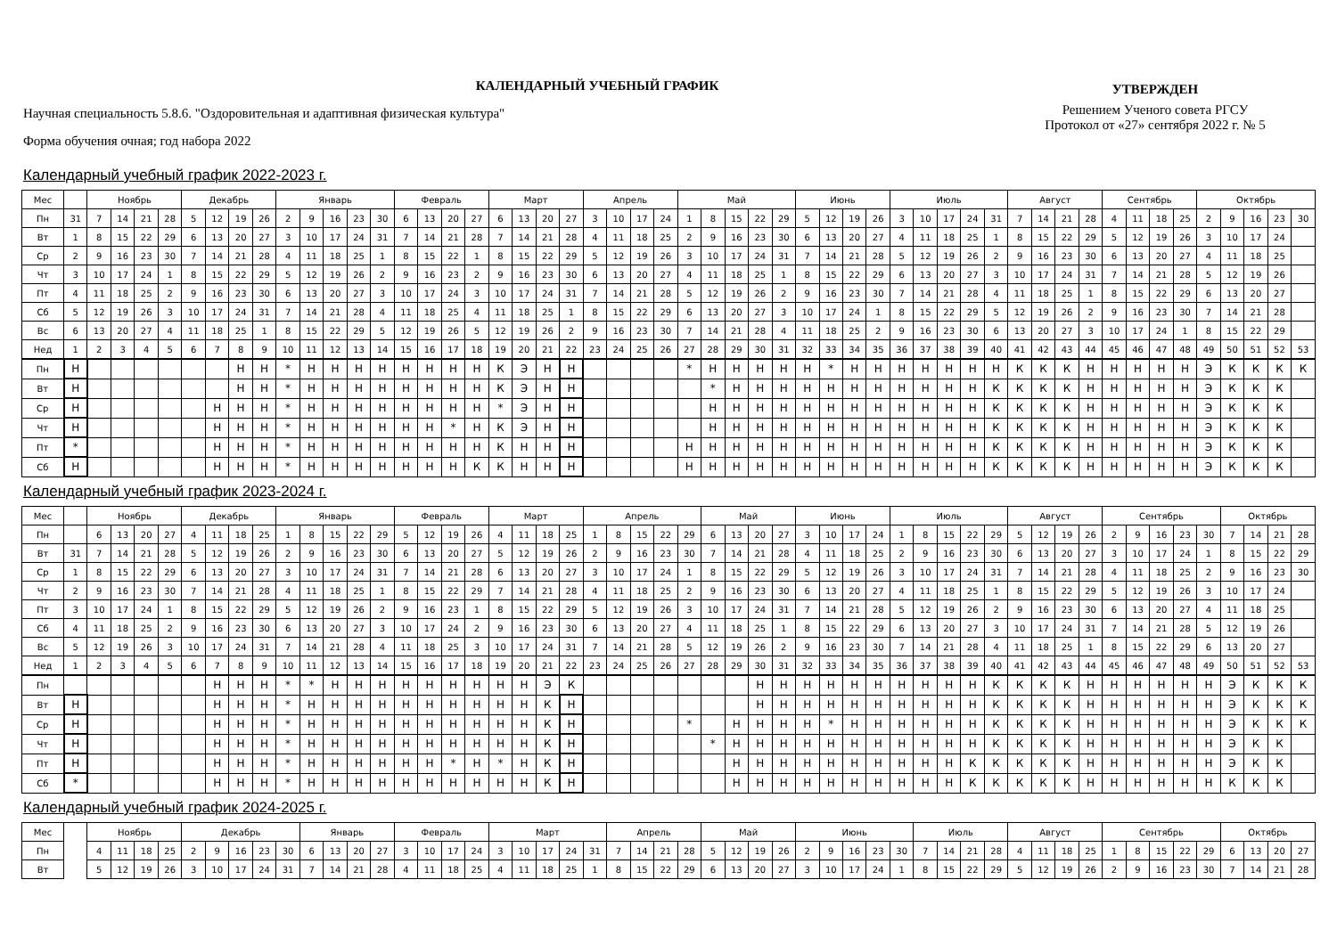КАЛЕНДАРНЫЙ УЧЕБНЫЙ ГРАФИК
Научная специальность 5.8.6. "Оздоровительная и адаптивная физическая культура"
Форма обучения очная; год набора 2022
УТВЕРЖДЕН
Решением Ученого совета РГСУ
Протокол от «27» сентября 2022 г. № 5
Календарный учебный график 2022-2023 г.
| Мес | | Ноябрь | | | | Декабрь | | | | Январь | | | | | Февраль | | | | Март | | | | Апрель | | | | Май | | | | | Июнь | | | | Июль | | | | | Август | | | | Сентябрь | | | | Октябрь | | | | |
| --- | --- | --- | --- | --- | --- | --- | --- | --- | --- | --- | --- | --- | --- | --- | --- | --- | --- | --- | --- | --- | --- | --- | --- | --- | --- | --- | --- | --- | --- | --- | --- | --- | --- | --- | --- | --- | --- | --- | --- | --- | --- | --- | --- | --- | --- | --- | --- | --- | --- | --- | --- | --- | --- |
| Пн | 31 | 7 | 14 | 21 | 28 | 5 | 12 | 19 | 26 | 2 | 9 | 16 | 23 | 30 | 6 | 13 | 20 | 27 | 6 | 13 | 20 | 27 | 3 | 10 | 17 | 24 | 1 | 8 | 15 | 22 | 29 | 5 | 12 | 19 | 26 | 3 | 10 | 17 | 24 | 31 | 7 | 14 | 21 | 28 | 4 | 11 | 18 | 25 | 2 | 9 | 16 | 23 | 30 |
| Вт | 1 | 8 | 15 | 22 | 29 | 6 | 13 | 20 | 27 | 3 | 10 | 17 | 24 | 31 | 7 | 14 | 21 | 28 | 7 | 14 | 21 | 28 | 4 | 11 | 18 | 25 | 2 | 9 | 16 | 23 | 30 | 6 | 13 | 20 | 27 | 4 | 11 | 18 | 25 | 1 | 8 | 15 | 22 | 29 | 5 | 12 | 19 | 26 | 3 | 10 | 17 | 24 | |
| Ср | 2 | 9 | 16 | 23 | 30 | 7 | 14 | 21 | 28 | 4 | 11 | 18 | 25 | 1 | 8 | 15 | 22 | 1 | 8 | 15 | 22 | 29 | 5 | 12 | 19 | 26 | 3 | 10 | 17 | 24 | 31 | 7 | 14 | 21 | 28 | 5 | 12 | 19 | 26 | 2 | 9 | 16 | 23 | 30 | 6 | 13 | 20 | 27 | 4 | 11 | 18 | 25 | |
| Чт | 3 | 10 | 17 | 24 | 1 | 8 | 15 | 22 | 29 | 5 | 12 | 19 | 26 | 2 | 9 | 16 | 23 | 2 | 9 | 16 | 23 | 30 | 6 | 13 | 20 | 27 | 4 | 11 | 18 | 25 | 1 | 8 | 15 | 22 | 29 | 6 | 13 | 20 | 27 | 3 | 10 | 17 | 24 | 31 | 7 | 14 | 21 | 28 | 5 | 12 | 19 | 26 | |
| Пт | 4 | 11 | 18 | 25 | 2 | 9 | 16 | 23 | 30 | 6 | 13 | 20 | 27 | 3 | 10 | 17 | 24 | 3 | 10 | 17 | 24 | 31 | 7 | 14 | 21 | 28 | 5 | 12 | 19 | 26 | 2 | 9 | 16 | 23 | 30 | 7 | 14 | 21 | 28 | 4 | 11 | 18 | 25 | 1 | 8 | 15 | 22 | 29 | 6 | 13 | 20 | 27 | |
| Сб | 5 | 12 | 19 | 26 | 3 | 10 | 17 | 24 | 31 | 7 | 14 | 21 | 28 | 4 | 11 | 18 | 25 | 4 | 11 | 18 | 25 | 1 | 8 | 15 | 22 | 29 | 6 | 13 | 20 | 27 | 3 | 10 | 17 | 24 | 1 | 8 | 15 | 22 | 29 | 5 | 12 | 19 | 26 | 2 | 9 | 16 | 23 | 30 | 7 | 14 | 21 | 28 | |
| Вс | 6 | 13 | 20 | 27 | 4 | 11 | 18 | 25 | 1 | 8 | 15 | 22 | 29 | 5 | 12 | 19 | 26 | 5 | 12 | 19 | 26 | 2 | 9 | 16 | 23 | 30 | 7 | 14 | 21 | 28 | 4 | 11 | 18 | 25 | 2 | 9 | 16 | 23 | 30 | 6 | 13 | 20 | 27 | 3 | 10 | 17 | 24 | 1 | 8 | 15 | 22 | 29 | |
| Нед | 1 | 2 | 3 | 4 | 5 | 6 | 7 | 8 | 9 | 10 | 11 | 12 | 13 | 14 | 15 | 16 | 17 | 18 | 19 | 20 | 21 | 22 | 23 | 24 | 25 | 26 | 27 | 28 | 29 | 30 | 31 | 32 | 33 | 34 | 35 | 36 | 37 | 38 | 39 | 40 | 41 | 42 | 43 | 44 | 45 | 46 | 47 | 48 | 49 | 50 | 51 | 52 | 53 |
| Пн | Н | | | | | | | Н | Н | * | Н | Н | Н | Н | Н | Н | Н | Н | К | Э | Н | Н | | | | | * | Н | Н | Н | Н | Н | * | Н | Н | Н | Н | Н | Н | Н | К | К | К | Н | Н | Н | Н | Н | Э | К | К | К | К |
| Вт | Н | | | | | | | Н | Н | * | Н | Н | Н | Н | Н | Н | Н | Н | К | Э | Н | Н | | | | | | * | Н | Н | Н | Н | Н | Н | Н | Н | Н | Н | Н | К | К | К | К | Н | Н | Н | Н | Н | Э | К | К | К | |
| Ср | Н | | | | | | Н | Н | Н | * | Н | Н | Н | Н | Н | Н | Н | Н | * | Э | Н | Н | | | | | | Н | Н | Н | Н | Н | Н | Н | Н | Н | Н | Н | Н | К | К | К | К | Н | Н | Н | Н | Н | Э | К | К | К | |
| Чт | Н | | | | | | Н | Н | Н | * | Н | Н | Н | Н | Н | Н | * | Н | К | Э | Н | Н | | | | | | Н | Н | Н | Н | Н | Н | Н | Н | Н | Н | Н | Н | К | К | К | К | Н | Н | Н | Н | Н | Э | К | К | К | |
| Пт | * | | | | | | Н | Н | Н | * | Н | Н | Н | Н | Н | Н | Н | Н | К | Н | Н | Н | | | | | Н | Н | Н | Н | Н | Н | Н | Н | Н | Н | Н | Н | Н | К | К | К | К | Н | Н | Н | Н | Н | Э | К | К | К | |
| Сб | Н | | | | | | Н | Н | Н | * | Н | Н | Н | Н | Н | Н | Н | К | К | Н | Н | Н | | | | | Н | Н | Н | Н | Н | Н | Н | Н | Н | Н | Н | Н | Н | К | К | К | К | Н | Н | Н | Н | Н | Э | К | К | К | |
Календарный учебный график 2023-2024 г.
| Мес | | Ноябрь | | | | Декабрь | | | | Январь | | | | | Февраль | | | | Март | | | | Апрель | | | | | Май | | | | Июнь | | | | Июль | | | | | Август | | | | Сентябрь | | | | | Октябрь | | | |
| --- | --- | --- | --- | --- | --- | --- | --- | --- | --- | --- | --- | --- | --- | --- | --- | --- | --- | --- | --- | --- | --- | --- | --- | --- | --- | --- | --- | --- | --- | --- | --- | --- | --- | --- | --- | --- | --- | --- | --- | --- | --- | --- | --- | --- | --- | --- | --- | --- | --- | --- | --- | --- | --- |
| Пн | | 6 | 13 | 20 | 27 | 4 | 11 | 18 | 25 | 1 | 8 | 15 | 22 | 29 | 5 | 12 | 19 | 26 | 4 | 11 | 18 | 25 | 1 | 8 | 15 | 22 | 29 | 6 | 13 | 20 | 27 | 3 | 10 | 17 | 24 | 1 | 8 | 15 | 22 | 29 | 5 | 12 | 19 | 26 | 2 | 9 | 16 | 23 | 30 | 7 | 14 | 21 | 28 |
| Вт | 31 | 7 | 14 | 21 | 28 | 5 | 12 | 19 | 26 | 2 | 9 | 16 | 23 | 30 | 6 | 13 | 20 | 27 | 5 | 12 | 19 | 26 | 2 | 9 | 16 | 23 | 30 | 7 | 14 | 21 | 28 | 4 | 11 | 18 | 25 | 2 | 9 | 16 | 23 | 30 | 6 | 13 | 20 | 27 | 3 | 10 | 17 | 24 | 1 | 8 | 15 | 22 | 29 |
| Ср | 1 | 8 | 15 | 22 | 29 | 6 | 13 | 20 | 27 | 3 | 10 | 17 | 24 | 31 | 7 | 14 | 21 | 28 | 6 | 13 | 20 | 27 | 3 | 10 | 17 | 24 | 1 | 8 | 15 | 22 | 29 | 5 | 12 | 19 | 26 | 3 | 10 | 17 | 24 | 31 | 7 | 14 | 21 | 28 | 4 | 11 | 18 | 25 | 2 | 9 | 16 | 23 | 30 |
| Чт | 2 | 9 | 16 | 23 | 30 | 7 | 14 | 21 | 28 | 4 | 11 | 18 | 25 | 1 | 8 | 15 | 22 | 29 | 7 | 14 | 21 | 28 | 4 | 11 | 18 | 25 | 2 | 9 | 16 | 23 | 30 | 6 | 13 | 20 | 27 | 4 | 11 | 18 | 25 | 1 | 8 | 15 | 22 | 29 | 5 | 12 | 19 | 26 | 3 | 10 | 17 | 24 | |
| Пт | 3 | 10 | 17 | 24 | 1 | 8 | 15 | 22 | 29 | 5 | 12 | 19 | 26 | 2 | 9 | 16 | 23 | 1 | 8 | 15 | 22 | 29 | 5 | 12 | 19 | 26 | 3 | 10 | 17 | 24 | 31 | 7 | 14 | 21 | 28 | 5 | 12 | 19 | 26 | 2 | 9 | 16 | 23 | 30 | 6 | 13 | 20 | 27 | 4 | 11 | 18 | 25 | |
| Сб | 4 | 11 | 18 | 25 | 2 | 9 | 16 | 23 | 30 | 6 | 13 | 20 | 27 | 3 | 10 | 17 | 24 | 2 | 9 | 16 | 23 | 30 | 6 | 13 | 20 | 27 | 4 | 11 | 18 | 25 | 1 | 8 | 15 | 22 | 29 | 6 | 13 | 20 | 27 | 3 | 10 | 17 | 24 | 31 | 7 | 14 | 21 | 28 | 5 | 12 | 19 | 26 | |
| Вс | 5 | 12 | 19 | 26 | 3 | 10 | 17 | 24 | 31 | 7 | 14 | 21 | 28 | 4 | 11 | 18 | 25 | 3 | 10 | 17 | 24 | 31 | 7 | 14 | 21 | 28 | 5 | 12 | 19 | 26 | 2 | 9 | 16 | 23 | 30 | 7 | 14 | 21 | 28 | 4 | 11 | 18 | 25 | 1 | 8 | 15 | 22 | 29 | 6 | 13 | 20 | 27 | |
| Нед | 1 | 2 | 3 | 4 | 5 | 6 | 7 | 8 | 9 | 10 | 11 | 12 | 13 | 14 | 15 | 16 | 17 | 18 | 19 | 20 | 21 | 22 | 23 | 24 | 25 | 26 | 27 | 28 | 29 | 30 | 31 | 32 | 33 | 34 | 35 | 36 | 37 | 38 | 39 | 40 | 41 | 42 | 43 | 44 | 45 | 46 | 47 | 48 | 49 | 50 | 51 | 52 | 53 |
| Пн | | | | | | | Н | Н | Н | * | * | Н | Н | Н | Н | Н | Н | Н | Н | Н | Э | К | | | | | | | | Н | Н | Н | Н | Н | Н | Н | Н | Н | Н | К | К | К | К | Н | Н | Н | Н | Н | Н | Э | К | К | К |
| Вт | Н | | | | | | Н | Н | Н | * | Н | Н | Н | Н | Н | Н | Н | Н | Н | Н | К | Н | | | | | | | | Н | Н | Н | Н | Н | Н | Н | Н | Н | Н | К | К | К | К | Н | Н | Н | Н | Н | Н | Э | К | К | К |
| Ср | Н | | | | | | Н | Н | Н | * | Н | Н | Н | Н | Н | Н | Н | Н | Н | Н | К | Н | | | | | * | | Н | Н | Н | Н | * | Н | Н | Н | Н | Н | Н | К | К | К | К | Н | Н | Н | Н | Н | Н | Э | К | К | К |
| Чт | Н | | | | | | Н | Н | Н | * | Н | Н | Н | Н | Н | Н | Н | Н | Н | Н | К | Н | | | | | | * | Н | Н | Н | Н | Н | Н | Н | Н | Н | Н | Н | К | К | К | К | Н | Н | Н | Н | Н | Н | Э | К | К | |
| Пт | Н | | | | | | Н | Н | Н | * | Н | Н | Н | Н | Н | Н | * | Н | * | Н | К | Н | | | | | | | Н | Н | Н | Н | Н | Н | Н | Н | Н | Н | К | К | К | К | К | Н | Н | Н | Н | Н | Н | Э | К | К | |
| Сб | * | | | | | | Н | Н | Н | * | Н | Н | Н | Н | Н | Н | Н | Н | Н | Н | К | Н | | | | | | | Н | Н | Н | Н | Н | Н | Н | Н | Н | Н | К | К | К | К | К | Н | Н | Н | Н | Н | Н | К | К | К | |
Календарный учебный график 2024-2025 г.
| Мес | | Ноябрь | | | | Декабрь | | | | | Январь | | | | Февраль | | | | Март | | | | | Апрель | | | | Май | | | | Июнь | | | | | Июль | | | | Август | | | | Сентябрь | | | | | Октябрь | | | |
| --- | --- | --- | --- | --- | --- | --- | --- | --- | --- | --- | --- | --- | --- | --- | --- | --- | --- | --- | --- | --- | --- | --- | --- | --- | --- | --- | --- | --- | --- | --- | --- | --- | --- | --- | --- | --- | --- | --- | --- | --- | --- | --- | --- | --- | --- | --- | --- | --- | --- | --- | --- | --- | --- |
| Пн | | 4 | 11 | 18 | 25 | 2 | 9 | 16 | 23 | 30 | 6 | 13 | 20 | 27 | 3 | 10 | 17 | 24 | 3 | 10 | 17 | 24 | 31 | 7 | 14 | 21 | 28 | 5 | 12 | 19 | 26 | 2 | 9 | 16 | 23 | 30 | 7 | 14 | 21 | 28 | 4 | 11 | 18 | 25 | 1 | 8 | 15 | 22 | 29 | 6 | 13 | 20 | 27 |
| Вт | | 5 | 12 | 19 | 26 | 3 | 10 | 17 | 24 | 31 | 7 | 14 | 21 | 28 | 4 | 11 | 18 | 25 | 4 | 11 | 18 | 25 | 1 | 8 | 15 | 22 | 29 | 6 | 13 | 20 | 27 | 3 | 10 | 17 | 24 | 1 | 8 | 15 | 22 | 29 | 5 | 12 | 19 | 26 | 2 | 9 | 16 | 23 | 30 | 7 | 14 | 21 | 28 |